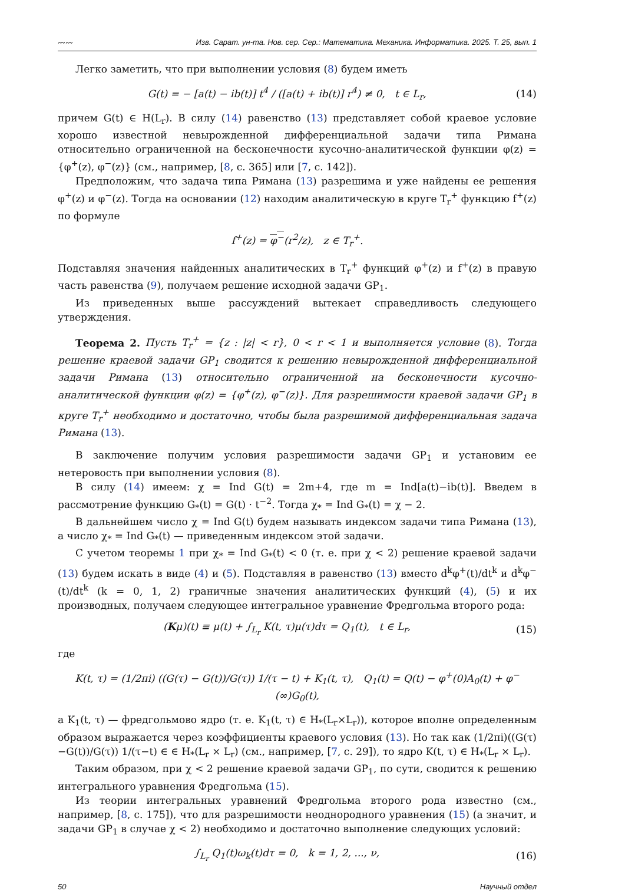〰〰 Изв. Сарат. ун-та. Нов. сер. Сер.: Математика. Механика. Информатика. 2025. Т. 25, вып. 1
Легко заметить, что при выполнении условия (8) будем иметь
G(t) = − [a(t) − ib(t)] t<sup>4</sup> / ([a(t) + ib(t)] r<sup>4</sup>) ≠ 0, t ∈ L<sub>r</sub>, (14)
причем G(t) ∈ H(L<sub>r</sub>). В силу (14) равенство (13) представляет собой краевое условие хорошо известной невырожденной дифференциальной задачи типа Римана относительно ограниченной на бесконечности кусочно-аналитической функции φ(z) = {φ<sup>+</sup>(z), φ<sup>−</sup>(z)} (см., например, [8, с. 365] или [7, с. 142]).
Предположим, что задача типа Римана (13) разрешима и уже найдены ее решения φ<sup>+</sup>(z) и φ<sup>−</sup>(z). Тогда на основании (12) находим аналитическую в круге T<sub>r</sub><sup>+</sup> функцию f<sup>+</sup>(z) по формуле
f<sup>+</sup>(z) = φ<sup>−</sup>(r<sup>2</sup>/z), z ∈ T<sub>r</sub><sup>+</sup>.
Подставляя значения найденных аналитических в T<sub>r</sub><sup>+</sup> функций φ<sup>+</sup>(z) и f<sup>+</sup>(z) в правую часть равенства (9), получаем решение исходной задачи GP<sub>1</sub>.
Из приведенных выше рассуждений вытекает справедливость следующего утверждения.
Теорема 2. Пусть T<sub>r</sub><sup>+</sup> = {z : |z| < r}, 0 < r < 1 и выполняется условие (8). Тогда решение краевой задачи GP<sub>1</sub> сводится к решению невырожденной дифференциальной задачи Римана (13) относительно ограниченной на бесконечности кусочно-аналитической функции φ(z) = {φ<sup>+</sup>(z), φ<sup>−</sup>(z)}. Для разрешимости краевой задачи GP<sub>1</sub> в круге T<sub>r</sub><sup>+</sup> необходимо и достаточно, чтобы была разрешимой дифференциальная задача Римана (13).
В заключение получим условия разрешимости задачи GP<sub>1</sub> и установим ее нетеровость при выполнении условия (8).
В силу (14) имеем: χ = Ind G(t) = 2m+4, где m = Ind[a(t)−ib(t)]. Введем в рассмотрение функцию G<sub>*</sub>(t) = G(t) · t<sup>−2</sup>. Тогда χ<sub>*</sub> = Ind G<sub>*</sub>(t) = χ − 2.
В дальнейшем число χ = Ind G(t) будем называть индексом задачи типа Римана (13), а число χ<sub>*</sub> = Ind G<sub>*</sub>(t) — приведенным индексом этой задачи.
С учетом теоремы 1 при χ<sub>*</sub> = Ind G<sub>*</sub>(t) < 0 (т. е. при χ < 2) решение краевой задачи (13) будем искать в виде (4) и (5). Подставляя в равенство (13) вместо d<sup>k</sup>φ<sup>+</sup>(t)/dt<sup>k</sup> и d<sup>k</sup>φ<sup>−</sup>(t)/dt<sup>k</sup> (k = 0, 1, 2) граничные значения аналитических функций (4), (5) и их производных, получаем следующее интегральное уравнение Фредгольма второго рода:
(Kμ)(t) ≡ μ(t) + ∫<sub>L<sub>r</sub></sub> K(t, τ)μ(τ)dτ = Q<sub>1</sub>(t), t ∈ L<sub>r</sub>, (15)
где
K(t, τ) = (1/2πi) ((G(τ) − G(t))/G(τ)) 1/(τ − t) + K<sub>1</sub>(t, τ), Q<sub>1</sub>(t) = Q(t) − φ<sup>+</sup>(0)A<sub>0</sub>(t) + φ<sup>−</sup>(∞)G<sub>0</sub>(t),
а K<sub>1</sub>(t, τ) — фредгольмово ядро (т. е. K<sub>1</sub>(t, τ) ∈ H<sub>*</sub>(L<sub>r</sub>×L<sub>r</sub>)), которое вполне определенным образом выражается через коэффициенты краевого условия (13). Но так как (1/2πi)((G(τ)−G(t))/G(τ)) 1/(τ−t) ∈ ∈ H<sub>*</sub>(L<sub>r</sub> × L<sub>r</sub>) (см., например, [7, с. 29]), то ядро K(t, τ) ∈ H<sub>*</sub>(L<sub>r</sub> × L<sub>r</sub>).
Таким образом, при χ < 2 решение краевой задачи GP<sub>1</sub>, по сути, сводится к решению интегрального уравнения Фредгольма (15).
Из теории интегральных уравнений Фредгольма второго рода известно (см., например, [8, с. 175]), что для разрешимости неоднородного уравнения (15) (а значит, и задачи GP<sub>1</sub> в случае χ < 2) необходимо и достаточно выполнение следующих условий:
∫<sub>L<sub>r</sub></sub> Q<sub>1</sub>(t)ω<sub>k</sub>(t)dτ = 0, k = 1, 2, ..., ν, (16)
50 Научный отдел